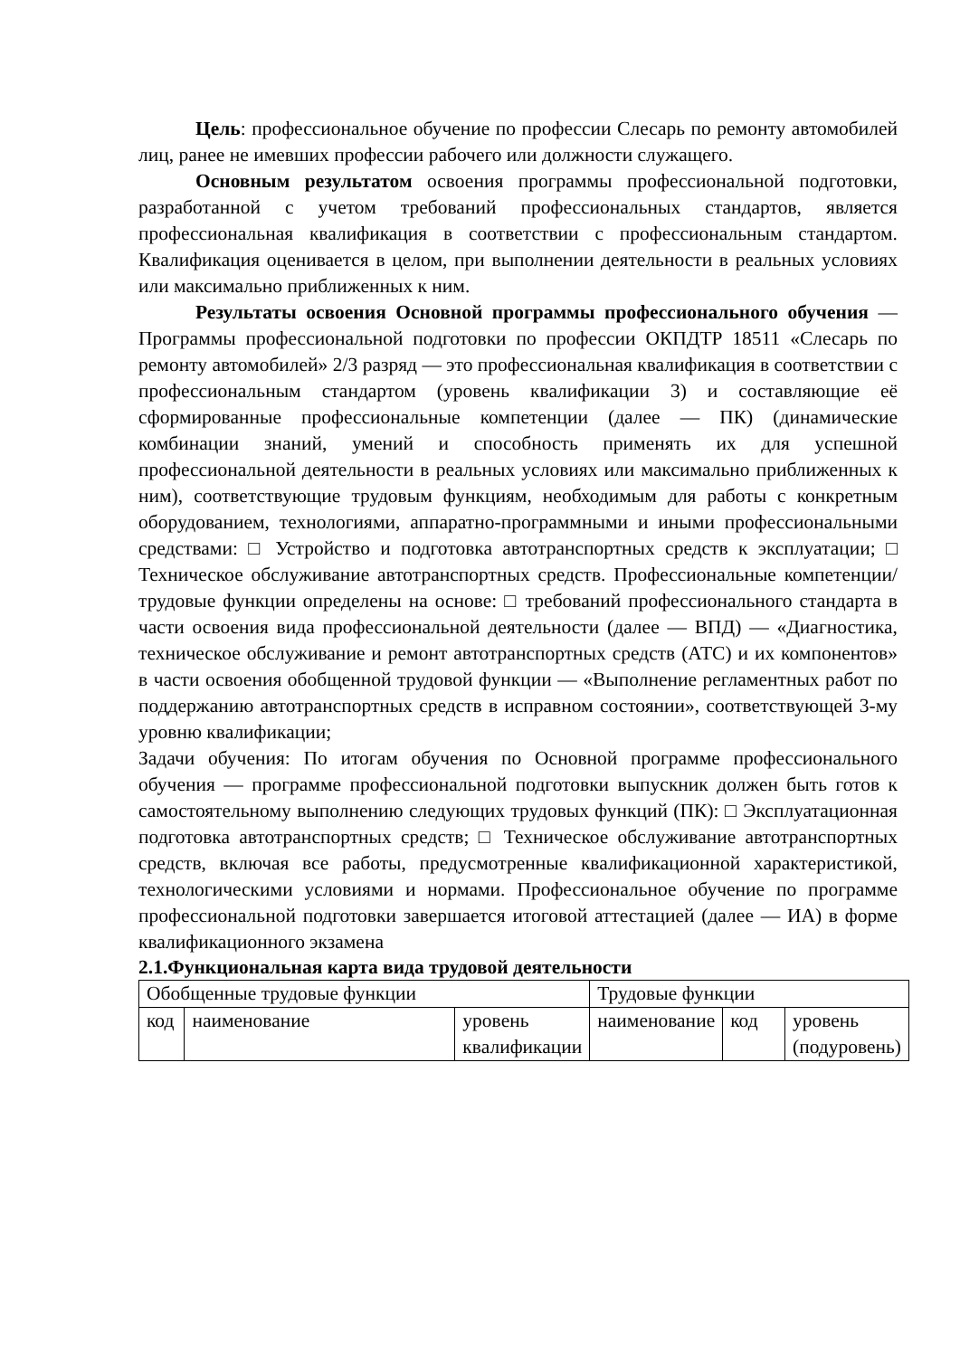Цель: профессиональное обучение по профессии Слесарь по ремонту автомобилей лиц, ранее не имевших профессии рабочего или должности служащего.
Основным результатом освоения программы профессиональной подготовки, разработанной с учетом требований профессиональных стандартов, является профессиональная квалификация в соответствии с профессиональным стандартом. Квалификация оценивается в целом, при выполнении деятельности в реальных условиях или максимально приближенных к ним.
Результаты освоения Основной программы профессионального обучения — Программы профессиональной подготовки по профессии ОКПДТР 18511 «Слесарь по ремонту автомобилей» 2/3 разряд — это профессиональная квалификация в соответствии с профессиональным стандартом (уровень квалификации 3) и составляющие её сформированные профессиональные компетенции (далее — ПК) (динамические комбинации знаний, умений и способность применять их для успешной профессиональной деятельности в реальных условиях или максимально приближенных к ним), соответствующие трудовым функциям, необходимым для работы с конкретным оборудованием, технологиями, аппаратно-программными и иными профессиональными средствами: □ Устройство и подготовка автотранспортных средств к эксплуатации; □ Техническое обслуживание автотранспортных средств. Профессиональные компетенции/трудовые функции определены на основе: □ требований профессионального стандарта в части освоения вида профессиональной деятельности (далее — ВПД) — «Диагностика, техническое обслуживание и ремонт автотранспортных средств (АТС) и их компонентов» в части освоения обобщенной трудовой функции — «Выполнение регламентных работ по поддержанию автотранспортных средств в исправном состоянии», соответствующей 3-му уровню квалификации;
Задачи обучения: По итогам обучения по Основной программе профессионального обучения — программе профессиональной подготовки выпускник должен быть готов к самостоятельному выполнению следующих трудовых функций (ПК): □ Эксплуатационная подготовка автотранспортных средств; □ Техническое обслуживание автотранспортных средств, включая все работы, предусмотренные квалификационной характеристикой, технологическими условиями и нормами. Профессиональное обучение по программе профессиональной подготовки завершается итоговой аттестацией (далее — ИА) в форме квалификационного экзамена
2.1.Функциональная карта вида трудовой деятельности
| Обобщенные трудовые функции | | | Трудовые функции | | |
| код | наименование | уровень квалификации | наименование | код | уровень (подуровень) |